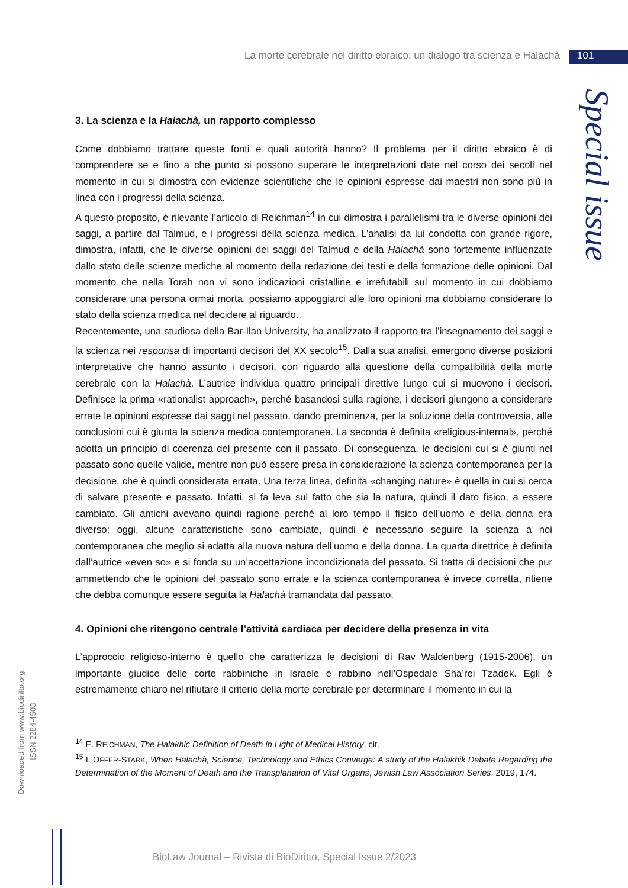La morte cerebrale nel diritto ebraico: un dialogo tra scienza e Halachà 101
Special issue
3. La scienza e la Halachà, un rapporto complesso
Come dobbiamo trattare queste fonti e quali autorità hanno? Il problema per il diritto ebraico è di comprendere se e fino a che punto si possono superare le interpretazioni date nel corso dei secoli nel momento in cui si dimostra con evidenze scientifiche che le opinioni espresse dai maestri non sono più in linea con i progressi della scienza.
A questo proposito, è rilevante l’articolo di Reichman<sup>14</sup> in cui dimostra i parallelismi tra le diverse opinioni dei saggi, a partire dal Talmud, e i progressi della scienza medica. L’analisi da lui condotta con grande rigore, dimostra, infatti, che le diverse opinioni dei saggi del Talmud e della Halachà sono fortemente influenzate dallo stato delle scienze mediche al momento della redazione dei testi e della formazione delle opinioni. Dal momento che nella Torah non vi sono indicazioni cristalline e irrefutabili sul momento in cui dobbiamo considerare una persona ormai morta, possiamo appoggiarci alle loro opinioni ma dobbiamo considerare lo stato della scienza medica nel decidere al riguardo.
Recentemente, una studiosa della Bar-Ilan University, ha analizzato il rapporto tra l’insegnamento dei saggi e la scienza nei responsa di importanti decisori del XX secolo<sup>15</sup>. Dalla sua analisi, emergono diverse posizioni interpretative che hanno assunto i decisori, con riguardo alla questione della compatibilità della morte cerebrale con la Halachà. L’autrice individua quattro principali direttive lungo cui si muovono i decisori. Definisce la prima «rationalist approach», perché basandosi sulla ragione, i decisori giungono a considerare errate le opinioni espresse dai saggi nel passato, dando preminenza, per la soluzione della controversia, alle conclusioni cui è giunta la scienza medica contemporanea. La seconda è definita «religious-internal», perché adotta un principio di coerenza del presente con il passato. Di conseguenza, le decisioni cui si è giunti nel passato sono quelle valide, mentre non può essere presa in considerazione la scienza contemporanea per la decisione, che è quindi considerata errata. Una terza linea, definita «changing nature» è quella in cui si cerca di salvare presente e passato. Infatti, si fa leva sul fatto che sia la natura, quindi il dato fisico, a essere cambiato. Gli antichi avevano quindi ragione perché al loro tempo il fisico dell’uomo e della donna era diverso; oggi, alcune caratteristiche sono cambiate, quindi è necessario seguire la scienza a noi contemporanea che meglio si adatta alla nuova natura dell’uomo e della donna. La quarta direttrice è definita dall’autrice «even so» e si fonda su un’accettazione incondizionata del passato. Si tratta di decisioni che pur ammettendo che le opinioni del passato sono errate e la scienza contemporanea è invece corretta, ritiene che debba comunque essere seguita la Halachà tramandata dal passato.
4. Opinioni che ritengono centrale l’attività cardiaca per decidere della presenza in vita
L’approccio religioso-interno è quello che caratterizza le decisioni di Rav Waldenberg (1915-2006), un importante giudice delle corte rabbiniche in Israele e rabbino nell’Ospedale Sha’rei Tzadek. Egli è estremamente chiaro nel rifiutare il criterio della morte cerebrale per determinare il momento in cui la
<sup>14</sup> E. REICHMAN, The Halakhic Definition of Death in Light of Medical History, cit.
<sup>15</sup> I. OFFER-STARK, When Halachà, Science, Technology and Ethics Converge: A study of the Halakhik Debate Regarding the Determination of the Moment of Death and the Transplanation of Vital Organs, Jewish Law Association Series, 2019, 174.
Downloaded from www.biodiritto.org.
ISSN 2284-4503
BioLaw Journal – Rivista di BioDiritto, Special Issue 2/2023